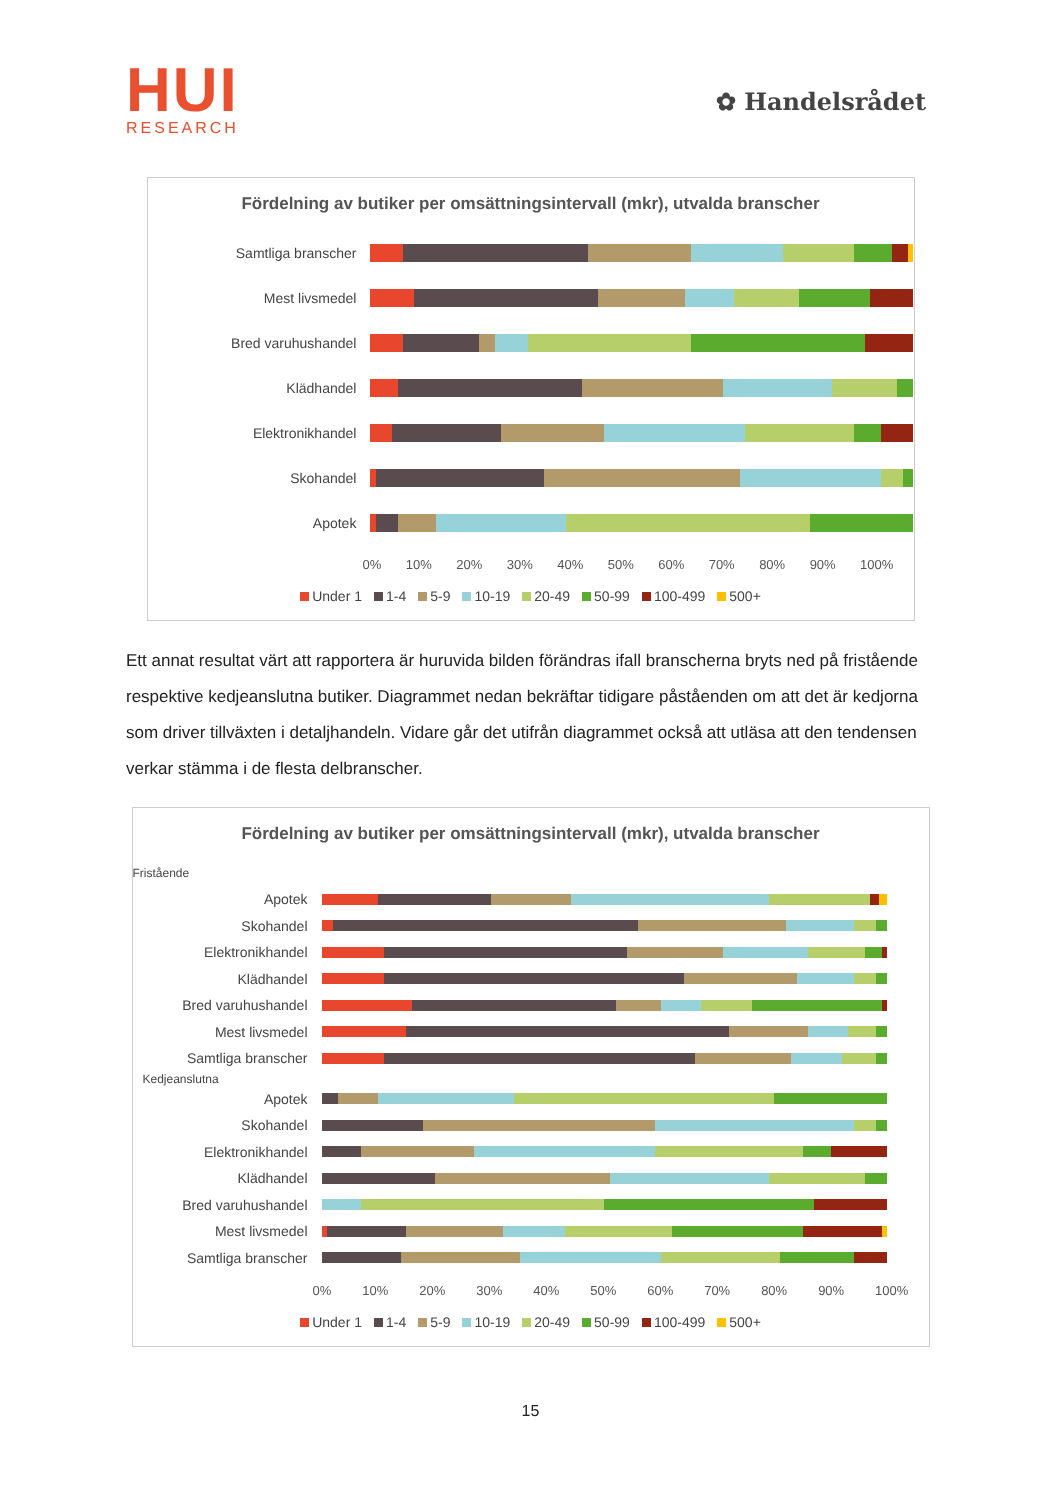HUI
RESEARCH
✿ Handelsrådet
Fördelning av butiker per omsättningsintervall (mkr), utvalda branscher
Samtliga branscher
Mest livsmedel
Bred varuhushandel
Klädhandel
Elektronikhandel
Skohandel
Apotek
0% 10% 20% 30% 40% 50% 60% 70% 80% 90% 100%
Under 1 1-4 5-9 10-19 20-49 50-99 100-499 500+
Ett annat resultat värt att rapportera är huruvida bilden förändras ifall branscherna bryts ned på fristående respektive kedjeanslutna butiker. Diagrammet nedan bekräftar tidigare påståenden om att det är kedjorna som driver tillväxten i detaljhandeln. Vidare går det utifrån diagrammet också att utläsa att den tendensen verkar stämma i de flesta delbranscher.
Fördelning av butiker per omsättningsintervall (mkr), utvalda branscher
Fristående
Apotek
Skohandel
Elektronikhandel
Klädhandel
Bred varuhushandel
Mest livsmedel
Samtliga branscher
Kedjeanslutna
Apotek
Skohandel
Elektronikhandel
Klädhandel
Bred varuhushandel
Mest livsmedel
Samtliga branscher
0% 10% 20% 30% 40% 50% 60% 70% 80% 90% 100%
Under 1 1-4 5-9 10-19 20-49 50-99 100-499 500+
15